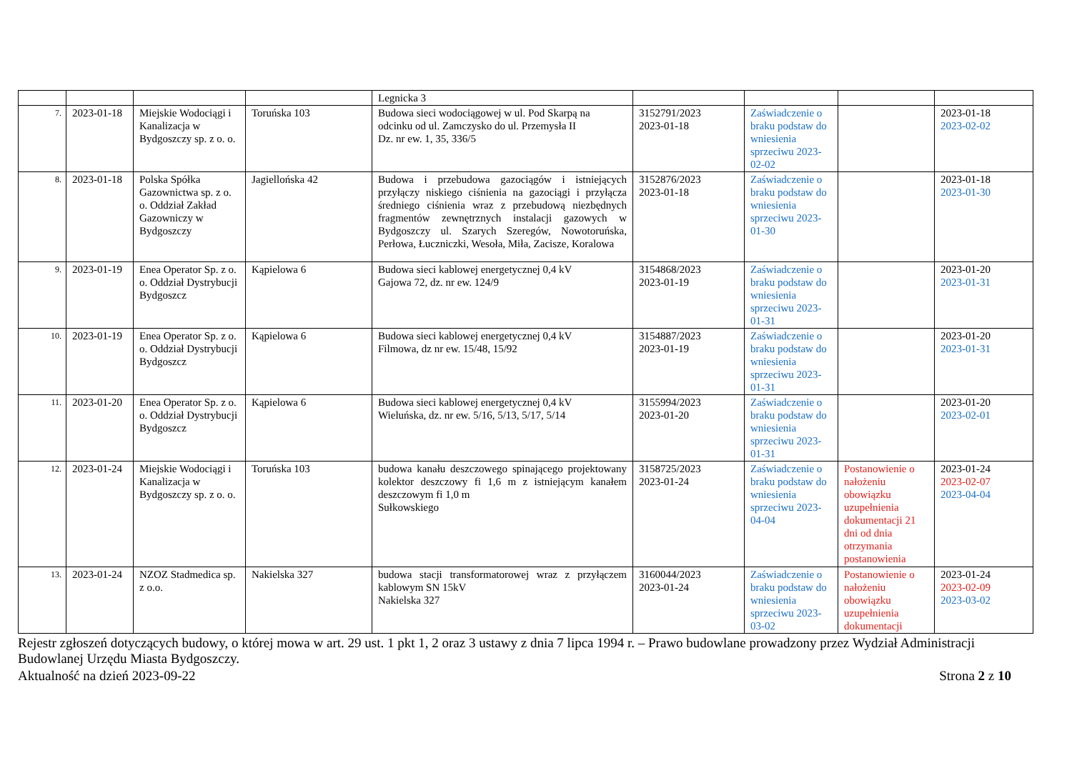| | | | | Legnicka 3 | | | | |
| 7. | 2023-01-18 | Miejskie Wodociągi i Kanalizacja w Bydgoszczy sp. z o. o. | Toruńska 103 | Budowa sieci wodociągowej w ul. Pod Skarpą na odcinku od ul. Zamczysko do ul. Przemysła II Dz. nr ew. 1, 35, 336/5 | 3152791/2023 2023-01-18 | Zaświadczenie o braku podstaw do wniesienia sprzeciwu 2023-02-02 | | 2023-01-18 2023-02-02 |
| 8. | 2023-01-18 | Polska Spółka Gazownictwa sp. z o. o. Oddział Zakład Gazowniczy w Bydgoszczy | Jagiellońska 42 | Budowa i przebudowa gazociągów i istniejących przyłączy niskiego ciśnienia na gazociągi i przyłącza średniego ciśnienia wraz z przebudową niezbędnych fragmentów zewnętrznych instalacji gazowych w Bydgoszczy ul. Szarych Szeregów, Nowotoruńska, Perłowa, Łuczniczki, Wesoła, Miła, Zacisze, Koralowa | 3152876/2023 2023-01-18 | Zaświadczenie o braku podstaw do wniesienia sprzeciwu 2023-01-30 | | 2023-01-18 2023-01-30 |
| 9. | 2023-01-19 | Enea Operator Sp. z o. o. Oddział Dystrybucji Bydgoszcz | Kąpielowa 6 | Budowa sieci kablowej energetycznej 0,4 kV Gajowa 72, dz. nr ew. 124/9 | 3154868/2023 2023-01-19 | Zaświadczenie o braku podstaw do wniesienia sprzeciwu 2023-01-31 | | 2023-01-20 2023-01-31 |
| 10. | 2023-01-19 | Enea Operator Sp. z o. o. Oddział Dystrybucji Bydgoszcz | Kąpielowa 6 | Budowa sieci kablowej energetycznej 0,4 kV Filmowa, dz nr ew. 15/48, 15/92 | 3154887/2023 2023-01-19 | Zaświadczenie o braku podstaw do wniesienia sprzeciwu 2023-01-31 | | 2023-01-20 2023-01-31 |
| 11. | 2023-01-20 | Enea Operator Sp. z o. o. Oddział Dystrybucji Bydgoszcz | Kąpielowa 6 | Budowa sieci kablowej energetycznej 0,4 kV Wieluńska, dz. nr ew. 5/16, 5/13, 5/17, 5/14 | 3155994/2023 2023-01-20 | Zaświadczenie o braku podstaw do wniesienia sprzeciwu 2023-01-31 | | 2023-01-20 2023-02-01 |
| 12. | 2023-01-24 | Miejskie Wodociągi i Kanalizacja w Bydgoszczy sp. z o. o. | Toruńska 103 | budowa kanału deszczowego spinającego projektowany kolektor deszczowy fi 1,6 m z istniejącym kanałem deszczowym fi 1,0 m Sułkowskiego | 3158725/2023 2023-01-24 | Zaświadczenie o braku podstaw do wniesienia sprzeciwu 2023-04-04 | Postanowienie o nałożeniu obowiązku uzupełnienia dokumentacji 21 dni od dnia otrzymania postanowienia | 2023-01-24 2023-02-07 2023-04-04 |
| 13. | 2023-01-24 | NZOZ Stadmedica sp. z o.o. | Nakielska 327 | budowa stacji transformatorowej wraz z przyłączem kablowym SN 15kV Nakielska 327 | 3160044/2023 2023-01-24 | Zaświadczenie o braku podstaw do wniesienia sprzeciwu 2023-03-02 | Postanowienie o nałożeniu obowiązku uzupełnienia dokumentacji | 2023-01-24 2023-02-09 2023-03-02 |
Rejestr zgłoszeń dotyczących budowy, o której mowa w art. 29 ust. 1 pkt 1, 2 oraz 3 ustawy z dnia 7 lipca 1994 r. – Prawo budowlane prowadzony przez Wydział Administracji Budowlanej Urzędu Miasta Bydgoszczy.
Aktualność na dzień 2023-09-22 Strona 2 z 10